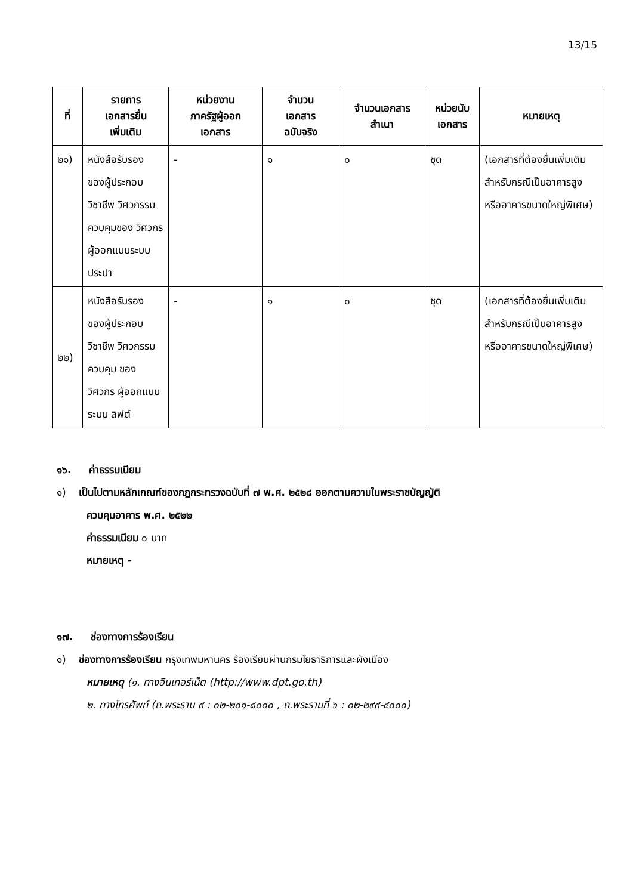13/15
| ที่ | รายการ เอกสารยื่น เพิ่มเติม | หน่วยงาน ภาครัฐผู้ออก เอกสาร | จำนวน เอกสาร ฉบับจริง | จำนวนเอกสาร สำเนา | หน่วยนับ เอกสาร | หมายเหตุ |
| --- | --- | --- | --- | --- | --- | --- |
| ๒๑) | หนังสือรับรอง ของผู้ประกอบ วิชาชีพ วิศวกรรม ควบคุมของ วิศวกร ผู้ออกแบบระบบ ประปา | - | ๑ | ๐ | ชุด | (เอกสารที่ต้องยื่นเพิ่มเติมสำหรับกรณีเป็นอาคารสูง หรืออาคารขนาดใหญ่พิเศษ) |
| ๒๒) | หนังสือรับรอง ของผู้ประกอบ วิชาชีพ วิศวกรรม ควบคุม ของ วิศวกร ผู้ออกแบบระบบ ลิฟต์ | - | ๑ | ๐ | ชุด | (เอกสารที่ต้องยื่นเพิ่มเติมสำหรับกรณีเป็นอาคารสูง หรืออาคารขนาดใหญ่พิเศษ) |
๑๖. ค่าธรรมเนียม
๑) เป็นไปตามหลักเกณฑ์ของกฎกระทรวงฉบับที่ ๗ พ.ศ. ๒๕๒๘ ออกตามความในพระราชบัญญัติ
ควบคุมอาคาร พ.ศ. ๒๕๒๒
ค่าธรรมเนียม ๐ บาท
หมายเหตุ -
๑๗. ช่องทางการร้องเรียน
๑) ช่องทางการร้องเรียน กรุงเทพมหานคร ร้องเรียนผ่านกรมโยธาธิการและผังเมือง
หมายเหตุ (๑. ทางอินเทอร์เน็ต (http://www.dpt.go.th)
๒. ทางโทรศัพท์ (ถ.พระราม ๙ : ๐๒-๒๐๑-๘๐๐๐ , ถ.พระรามที่ ๖ : ๐๒-๒๙๙-๔๐๐๐)